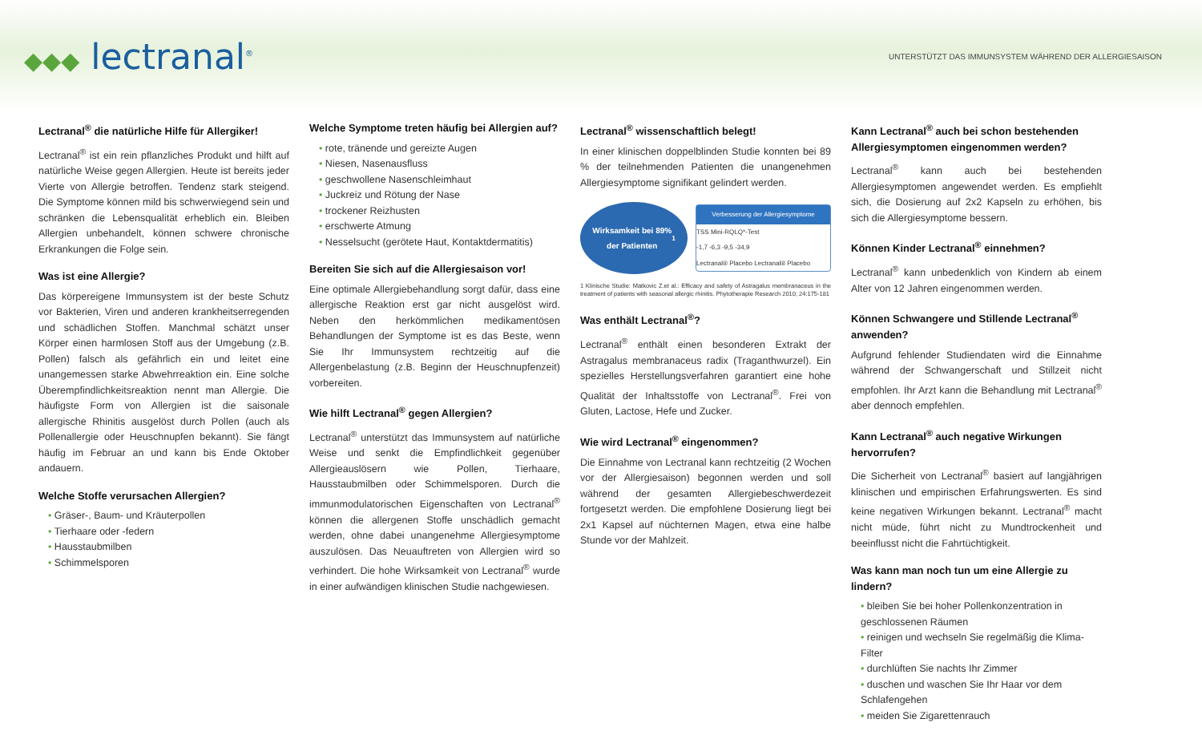◆◆◆ lectranal<sup>®</sup>
UNTERSTÜTZT DAS IMMUNSYSTEM WÄHREND DER ALLERGIESAISON
Lectranal<sup>®</sup> die natürliche Hilfe für Allergiker!
Lectranal<sup>®</sup> ist ein rein pflanzliches Produkt und hilft auf natürliche Weise gegen Allergien. Heute ist bereits jeder Vierte von Allergie betroffen. Tendenz stark steigend. Die Symptome können mild bis schwerwiegend sein und schränken die Lebensqualität erheblich ein. Bleiben Allergien unbehandelt, können schwere chronische Erkrankungen die Folge sein.
Was ist eine Allergie?
Das körpereigene Immunsystem ist der beste Schutz vor Bakterien, Viren und anderen krankheitserregenden und schädlichen Stoffen. Manchmal schätzt unser Körper einen harmlosen Stoff aus der Umgebung (z.B. Pollen) falsch als gefährlich ein und leitet eine unangemessen starke Abwehrreaktion ein. Eine solche Überempfindlichkeitsreaktion nennt man Allergie. Die häufigste Form von Allergien ist die saisonale allergische Rhinitis ausgelöst durch Pollen (auch als Pollenallergie oder Heuschnupfen bekannt). Sie fängt häufig im Februar an und kann bis Ende Oktober andauern.
Welche Stoffe verursachen Allergien?
Gräser-, Baum- und Kräuterpollen
Tierhaare oder -federn
Hausstaubmilben
Schimmelsporen
Welche Symptome treten häufig bei Allergien auf?
rote, tränende und gereizte Augen
Niesen, Nasenausfluss
geschwollene Nasenschleimhaut
Juckreiz und Rötung der Nase
trockener Reizhusten
erschwerte Atmung
Nesselsucht (gerötete Haut, Kontaktdermatitis)
Bereiten Sie sich auf die Allergiesaison vor!
Eine optimale Allergiebehandlung sorgt dafür, dass eine allergische Reaktion erst gar nicht ausgelöst wird. Neben den herkömmlichen medikamentösen Behandlungen der Symptome ist es das Beste, wenn Sie Ihr Immunsystem rechtzeitig auf die Allergenbelastung (z.B. Beginn der Heuschnupfenzeit) vorbereiten.
Wie hilft Lectranal<sup>®</sup> gegen Allergien?
Lectranal<sup>®</sup> unterstützt das Immunsystem auf natürliche Weise und senkt die Empfindlichkeit gegenüber Allergieauslösern wie Pollen, Tierhaare, Hausstaubmilben oder Schimmelsporen. Durch die immunmodulatorischen Eigenschaften von Lectranal<sup>®</sup> können die allergenen Stoffe unschädlich gemacht werden, ohne dabei unangenehme Allergiesymptome auszulösen. Das Neuauftreten von Allergien wird so verhindert. Die hohe Wirksamkeit von Lectranal<sup>®</sup> wurde in einer aufwändigen klinischen Studie nachgewiesen.
Lectranal<sup>®</sup> wissenschaftlich belegt!
In einer klinischen doppelblinden Studie konnten bei 89 % der teilnehmenden Patienten die unangenehmen Allergiesymptome signifikant gelindert werden.
Wirksamkeit bei 89%
der Patienten<sup>1</sup>
Verbesserung der Allergiesymptome
TSS Mini-RQLQ*-Test
-1,7 -6,3 -9,5 -34,9
Lectranal® Placebo Lectranal® Placebo
1 Klinische Studie: Matkovic Z.et al.: Efficacy and safety of Astragalus membranaceus in the treatment of patients with seasonal allergic rhinitis. Phytotherapie Research 2010; 24:175-181
Was enthält Lectranal<sup>®</sup>?
Lectranal<sup>®</sup> enthält einen besonderen Extrakt der Astragalus membranaceus radix (Traganthwurzel). Ein spezielles Herstellungsverfahren garantiert eine hohe Qualität der Inhaltsstoffe von Lectranal<sup>®</sup>. Frei von Gluten, Lactose, Hefe und Zucker.
Wie wird Lectranal<sup>®</sup> eingenommen?
Die Einnahme von Lectranal kann rechtzeitig (2 Wochen vor der Allergiesaison) begonnen werden und soll während der gesamten Allergiebeschwerdezeit fortgesetzt werden. Die empfohlene Dosierung liegt bei 2x1 Kapsel auf nüchternen Magen, etwa eine halbe Stunde vor der Mahlzeit.
Kann Lectranal<sup>®</sup> auch bei schon bestehenden Allergiesymptomen eingenommen werden?
Lectranal<sup>®</sup> kann auch bei bestehenden Allergiesymptomen angewendet werden. Es empfiehlt sich, die Dosierung auf 2x2 Kapseln zu erhöhen, bis sich die Allergiesymptome bessern.
Können Kinder Lectranal<sup>®</sup> einnehmen?
Lectranal<sup>®</sup> kann unbedenklich von Kindern ab einem Alter von 12 Jahren eingenommen werden.
Können Schwangere und Stillende Lectranal<sup>®</sup> anwenden?
Aufgrund fehlender Studiendaten wird die Einnahme während der Schwangerschaft und Stillzeit nicht empfohlen. Ihr Arzt kann die Behandlung mit Lectranal<sup>®</sup> aber dennoch empfehlen.
Kann Lectranal<sup>®</sup> auch negative Wirkungen hervorrufen?
Die Sicherheit von Lectranal<sup>®</sup> basiert auf langjährigen klinischen und empirischen Erfahrungswerten. Es sind keine negativen Wirkungen bekannt. Lectranal<sup>®</sup> macht nicht müde, führt nicht zu Mundtrockenheit und beeinflusst nicht die Fahrtüchtigkeit.
Was kann man noch tun um eine Allergie zu lindern?
bleiben Sie bei hoher Pollenkonzentration in geschlossenen Räumen
reinigen und wechseln Sie regelmäßig die Klima-Filter
durchlüften Sie nachts Ihr Zimmer
duschen und waschen Sie Ihr Haar vor dem Schlafengehen
meiden Sie Zigarettenrauch